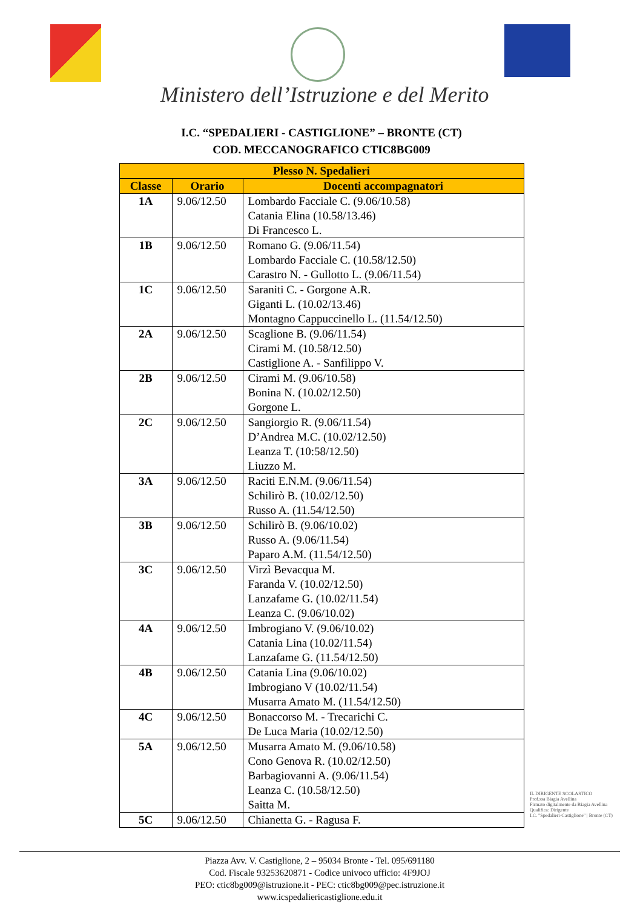Ministero dell’Istruzione e del Merito
I.C. “SPEDALIERI - CASTIGLIONE” – BRONTE (CT)
COD. MECCANOGRAFICO CTIC8BG009
| Plesso N. Spedalieri | | |
| --- | --- | --- |
| Classe | Orario | Docenti accompagnatori |
| 1A | 9.06/12.50 | Lombardo Facciale C. (9.06/10.58) Catania Elina (10.58/13.46) Di Francesco L. |
| 1B | 9.06/12.50 | Romano G. (9.06/11.54) Lombardo Facciale C. (10.58/12.50) Carastro N. - Gullotto L. (9.06/11.54) |
| 1C | 9.06/12.50 | Saraniti C. - Gorgone A.R. Giganti L. (10.02/13.46) Montagno Cappuccinello L. (11.54/12.50) |
| 2A | 9.06/12.50 | Scaglione B. (9.06/11.54) Cirami M. (10.58/12.50) Castiglione A. - Sanfilippo V. |
| 2B | 9.06/12.50 | Cirami M. (9.06/10.58) Bonina N. (10.02/12.50) Gorgone L. |
| 2C | 9.06/12.50 | Sangiorgio R. (9.06/11.54) D’Andrea M.C. (10.02/12.50) Leanza T. (10:58/12.50) Liuzzo M. |
| 3A | 9.06/12.50 | Raciti E.N.M. (9.06/11.54) Schilirò B. (10.02/12.50) Russo A. (11.54/12.50) |
| 3B | 9.06/12.50 | Schilirò B. (9.06/10.02) Russo A. (9.06/11.54) Paparo A.M. (11.54/12.50) |
| 3C | 9.06/12.50 | Virzì Bevacqua M. Faranda V. (10.02/12.50) Lanzafame G. (10.02/11.54) Leanza C. (9.06/10.02) |
| 4A | 9.06/12.50 | Imbrogiano V. (9.06/10.02) Catania Lina (10.02/11.54) Lanzafame G. (11.54/12.50) |
| 4B | 9.06/12.50 | Catania Lina (9.06/10.02) Imbrogiano V (10.02/11.54) Musarra Amato M. (11.54/12.50) |
| 4C | 9.06/12.50 | Bonaccorso M. - Trecarichi C. De Luca Maria (10.02/12.50) |
| 5A | 9.06/12.50 | Musarra Amato M. (9.06/10.58) Cono Genova R. (10.02/12.50) Barbagiovanni A. (9.06/11.54) Leanza C. (10.58/12.50) Saitta M. |
| 5C | 9.06/12.50 | Chianetta G. - Ragusa F. |
IL DIRIGENTE SCOLASTICO
Prof.ssa Biagia Avellina
Firmato digitalmente da Biagia Avellina
Qualifica: Dirigente
I.C. "Spedalieri-Castiglione" | Bronte (CT)
Piazza Avv. V. Castiglione, 2 – 95034 Bronte - Tel. 095/691180
Cod. Fiscale 93253620871 - Codice univoco ufficio: 4F9JOJ
PEO: ctic8bg009@istruzione.it - PEC: ctic8bg009@pec.istruzione.it
www.icspedaliericastiglione.edu.it